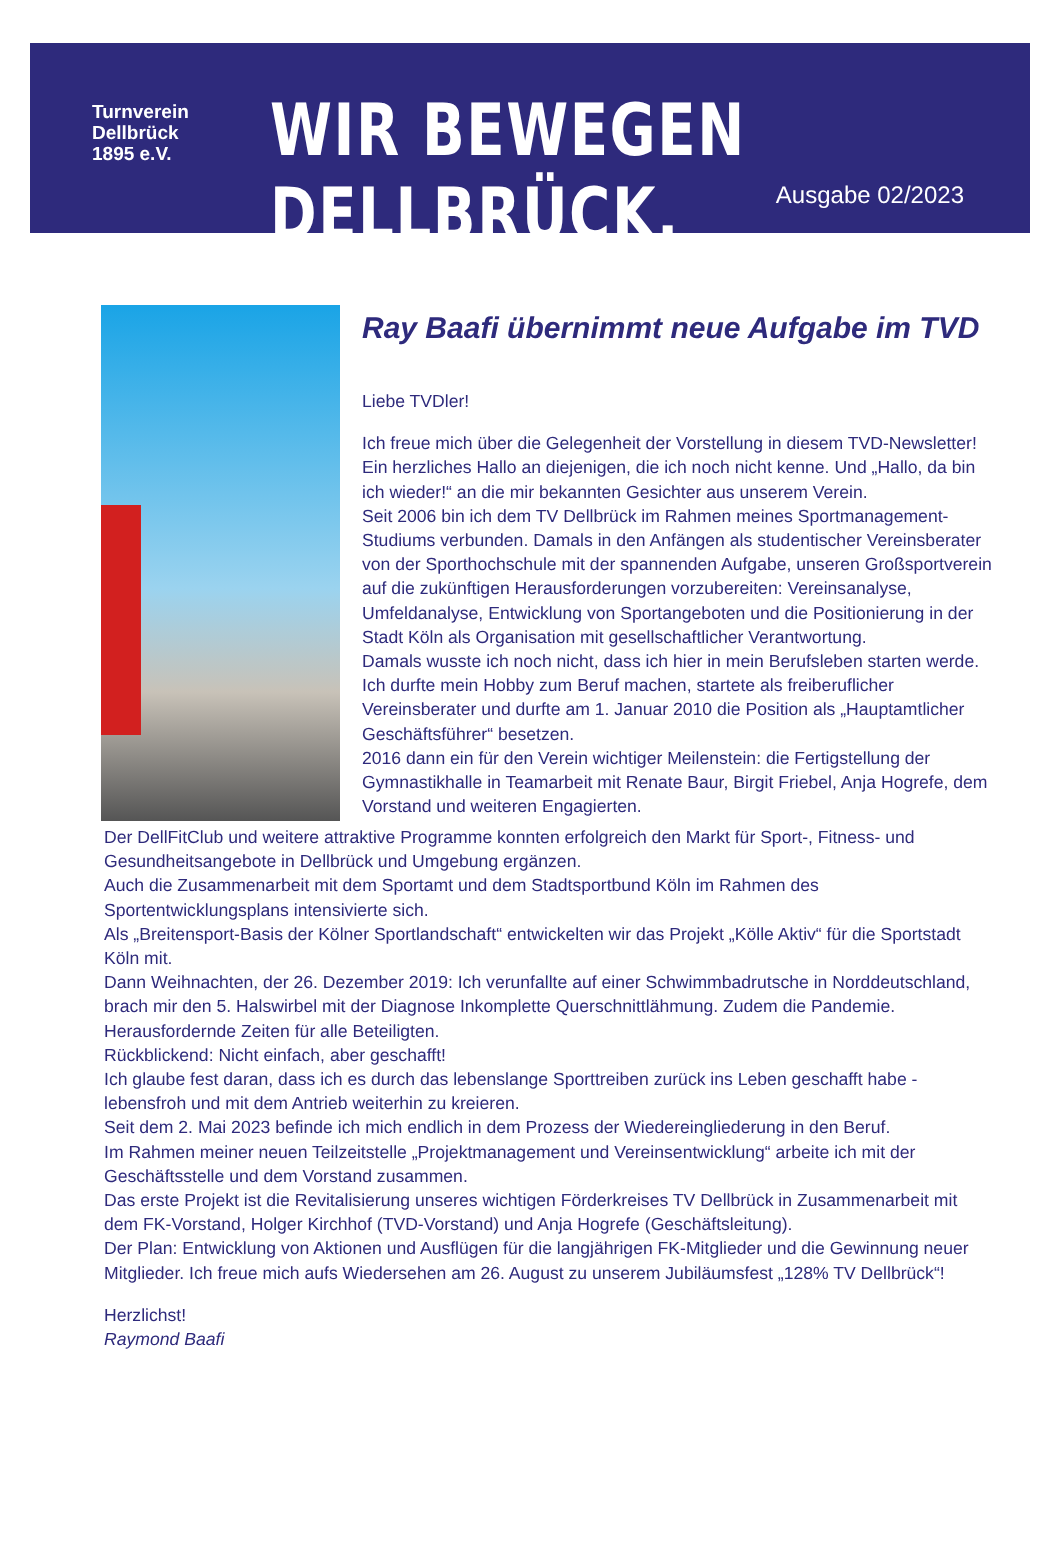Turnverein
Dellbrück
1895 e.V.
WIR BEWEGEN DELLBRÜCK.
Ausgabe 02/2023
Ray Baafi übernimmt neue Aufgabe im TVD
Liebe TVDler!
Ich freue mich über die Gelegenheit der Vorstellung in diesem TVD-Newsletter! Ein herzliches Hallo an diejenigen, die ich noch nicht kenne. Und „Hallo, da bin ich wieder!“ an die mir bekannten Gesichter aus unserem Verein.
Seit 2006 bin ich dem TV Dellbrück im Rahmen meines Sportmanagement-Studiums verbunden. Damals in den Anfängen als studentischer Vereinsberater von der Sporthochschule mit der spannenden Aufgabe, unseren Großsportverein auf die zukünftigen Herausforderungen vorzubereiten: Vereinsanalyse, Umfeldanalyse, Entwicklung von Sportangeboten und die Positionierung in der Stadt Köln als Organisation mit gesellschaftlicher Verantwortung.
Damals wusste ich noch nicht, dass ich hier in mein Berufsleben starten werde. Ich durfte mein Hobby zum Beruf machen, startete als freiberuflicher Vereinsberater und durfte am 1. Januar 2010 die Position als „Hauptamtlicher Geschäftsführer“ besetzen.
2016 dann ein für den Verein wichtiger Meilenstein: die Fertigstellung der Gymnastikhalle in Teamarbeit mit Renate Baur, Birgit Friebel, Anja Hogrefe, dem Vorstand und weiteren Engagierten.
Der DellFitClub und weitere attraktive Programme konnten erfolgreich den Markt für Sport-, Fitness- und Gesundheitsangebote in Dellbrück und Umgebung ergänzen.
Auch die Zusammenarbeit mit dem Sportamt und dem Stadtsportbund Köln im Rahmen des Sportentwicklungsplans intensivierte sich.
Als „Breitensport-Basis der Kölner Sportlandschaft“ entwickelten wir das Projekt „Kölle Aktiv“ für die Sportstadt Köln mit.
Dann Weihnachten, der 26. Dezember 2019: Ich verunfallte auf einer Schwimmbadrutsche in Norddeutschland, brach mir den 5. Halswirbel mit der Diagnose Inkomplette Querschnittlähmung. Zudem die Pandemie. Herausfordernde Zeiten für alle Beteiligten.
Rückblickend: Nicht einfach, aber geschafft!
Ich glaube fest daran, dass ich es durch das lebenslange Sporttreiben zurück ins Leben geschafft habe - lebensfroh und mit dem Antrieb weiterhin zu kreieren.
Seit dem 2. Mai 2023 befinde ich mich endlich in dem Prozess der Wiedereingliederung in den Beruf.
Im Rahmen meiner neuen Teilzeitstelle „Projektmanagement und Vereinsentwicklung“ arbeite ich mit der Geschäftsstelle und dem Vorstand zusammen.
Das erste Projekt ist die Revitalisierung unseres wichtigen Förderkreises TV Dellbrück in Zusammenarbeit mit dem FK-Vorstand, Holger Kirchhof (TVD-Vorstand) und Anja Hogrefe (Geschäftsleitung).
Der Plan: Entwicklung von Aktionen und Ausflügen für die langjährigen FK-Mitglieder und die Gewinnung neuer Mitglieder. Ich freue mich aufs Wiedersehen am 26. August zu unserem Jubiläumsfest „128% TV Dellbrück“!
Herzlichst!
Raymond Baafi